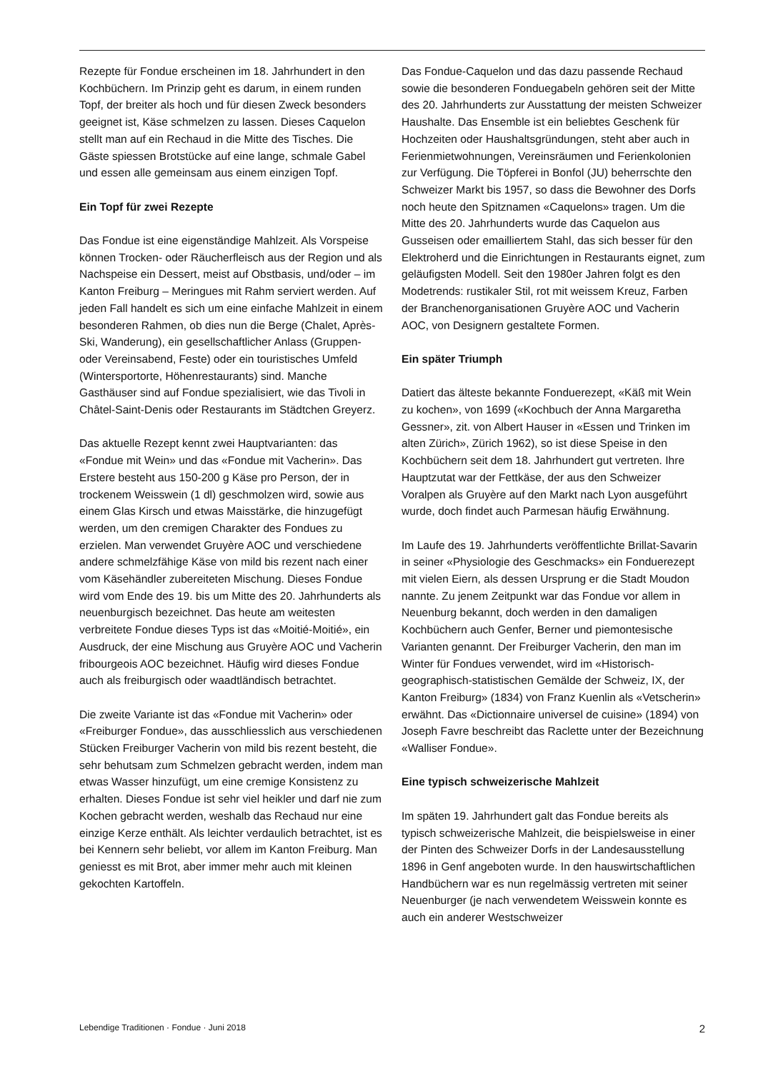Rezepte für Fondue erscheinen im 18. Jahrhundert in den Kochbüchern. Im Prinzip geht es darum, in einem runden Topf, der breiter als hoch und für diesen Zweck besonders geeignet ist, Käse schmelzen zu lassen. Dieses Caquelon stellt man auf ein Rechaud in die Mitte des Tisches. Die Gäste spiessen Brotstücke auf eine lange, schmale Gabel und essen alle gemeinsam aus einem einzigen Topf.
Ein Topf für zwei Rezepte
Das Fondue ist eine eigenständige Mahlzeit. Als Vorspeise können Trocken- oder Räucherfleisch aus der Region und als Nachspeise ein Dessert, meist auf Obstbasis, und/oder – im Kanton Freiburg – Meringues mit Rahm serviert werden. Auf jeden Fall handelt es sich um eine einfache Mahlzeit in einem besonderen Rahmen, ob dies nun die Berge (Chalet, Après-Ski, Wanderung), ein gesellschaftlicher Anlass (Gruppen- oder Vereinsabend, Feste) oder ein touristisches Umfeld (Wintersportorte, Höhenrestaurants) sind. Manche Gasthäuser sind auf Fondue spezialisiert, wie das Tivoli in Châtel-Saint-Denis oder Restaurants im Städtchen Greyerz.
Das aktuelle Rezept kennt zwei Hauptvarianten: das «Fondue mit Wein» und das «Fondue mit Vacherin». Das Erstere besteht aus 150-200 g Käse pro Person, der in trockenem Weisswein (1 dl) geschmolzen wird, sowie aus einem Glas Kirsch und etwas Maisstärke, die hinzugefügt werden, um den cremigen Charakter des Fondues zu erzielen. Man verwendet Gruyère AOC und verschiedene andere schmelzfähige Käse von mild bis rezent nach einer vom Käsehändler zubereiteten Mischung. Dieses Fondue wird vom Ende des 19. bis um Mitte des 20. Jahrhunderts als neuenburgisch bezeichnet. Das heute am weitesten verbreitete Fondue dieses Typs ist das «Moitié-Moitié», ein Ausdruck, der eine Mischung aus Gruyère AOC und Vacherin fribourgeois AOC bezeichnet. Häufig wird dieses Fondue auch als freiburgisch oder waadtländisch betrachtet.
Die zweite Variante ist das «Fondue mit Vacherin» oder «Freiburger Fondue», das ausschliesslich aus verschiedenen Stücken Freiburger Vacherin von mild bis rezent besteht, die sehr behutsam zum Schmelzen gebracht werden, indem man etwas Wasser hinzufügt, um eine cremige Konsistenz zu erhalten. Dieses Fondue ist sehr viel heikler und darf nie zum Kochen gebracht werden, weshalb das Rechaud nur eine einzige Kerze enthält. Als leichter verdaulich betrachtet, ist es bei Kennern sehr beliebt, vor allem im Kanton Freiburg. Man geniesst es mit Brot, aber immer mehr auch mit kleinen gekochten Kartoffeln.
Das Fondue-Caquelon und das dazu passende Rechaud sowie die besonderen Fonduegabeln gehören seit der Mitte des 20. Jahrhunderts zur Ausstattung der meisten Schweizer Haushalte. Das Ensemble ist ein beliebtes Geschenk für Hochzeiten oder Haushaltsgründungen, steht aber auch in Ferienmietwohnungen, Vereinsräumen und Ferienkolonien zur Verfügung. Die Töpferei in Bonfol (JU) beherrschte den Schweizer Markt bis 1957, so dass die Bewohner des Dorfs noch heute den Spitznamen «Caquelons» tragen. Um die Mitte des 20. Jahrhunderts wurde das Caquelon aus Gusseisen oder emailliertem Stahl, das sich besser für den Elektroherd und die Einrichtungen in Restaurants eignet, zum geläufigsten Modell. Seit den 1980er Jahren folgt es den Modetrends: rustikaler Stil, rot mit weissem Kreuz, Farben der Branchenorganisationen Gruyère AOC und Vacherin AOC, von Designern gestaltete Formen.
Ein später Triumph
Datiert das älteste bekannte Fonduerezept, «Käß mit Wein zu kochen», von 1699 («Kochbuch der Anna Margaretha Gessner», zit. von Albert Hauser in «Essen und Trinken im alten Zürich», Zürich 1962), so ist diese Speise in den Kochbüchern seit dem 18. Jahrhundert gut vertreten. Ihre Hauptzutat war der Fettkäse, der aus den Schweizer Voralpen als Gruyère auf den Markt nach Lyon ausgeführt wurde, doch findet auch Parmesan häufig Erwähnung.
Im Laufe des 19. Jahrhunderts veröffentlichte Brillat-Savarin in seiner «Physiologie des Geschmacks» ein Fonduerezept mit vielen Eiern, als dessen Ursprung er die Stadt Moudon nannte. Zu jenem Zeitpunkt war das Fondue vor allem in Neuenburg bekannt, doch werden in den damaligen Kochbüchern auch Genfer, Berner und piemontesische Varianten genannt. Der Freiburger Vacherin, den man im Winter für Fondues verwendet, wird im «Historisch-geographisch-statistischen Gemälde der Schweiz, IX, der Kanton Freiburg» (1834) von Franz Kuenlin als «Vetscherin» erwähnt. Das «Dictionnaire universel de cuisine» (1894) von Joseph Favre beschreibt das Raclette unter der Bezeichnung «Walliser Fondue».
Eine typisch schweizerische Mahlzeit
Im späten 19. Jahrhundert galt das Fondue bereits als typisch schweizerische Mahlzeit, die beispielsweise in einer der Pinten des Schweizer Dorfs in der Landesausstellung 1896 in Genf angeboten wurde. In den hauswirtschaftlichen Handbüchern war es nun regelmässig vertreten mit seiner Neuenburger (je nach verwendetem Weisswein konnte es auch ein anderer Westschweizer
Lebendige Traditionen · Fondue · Juni 2018 2